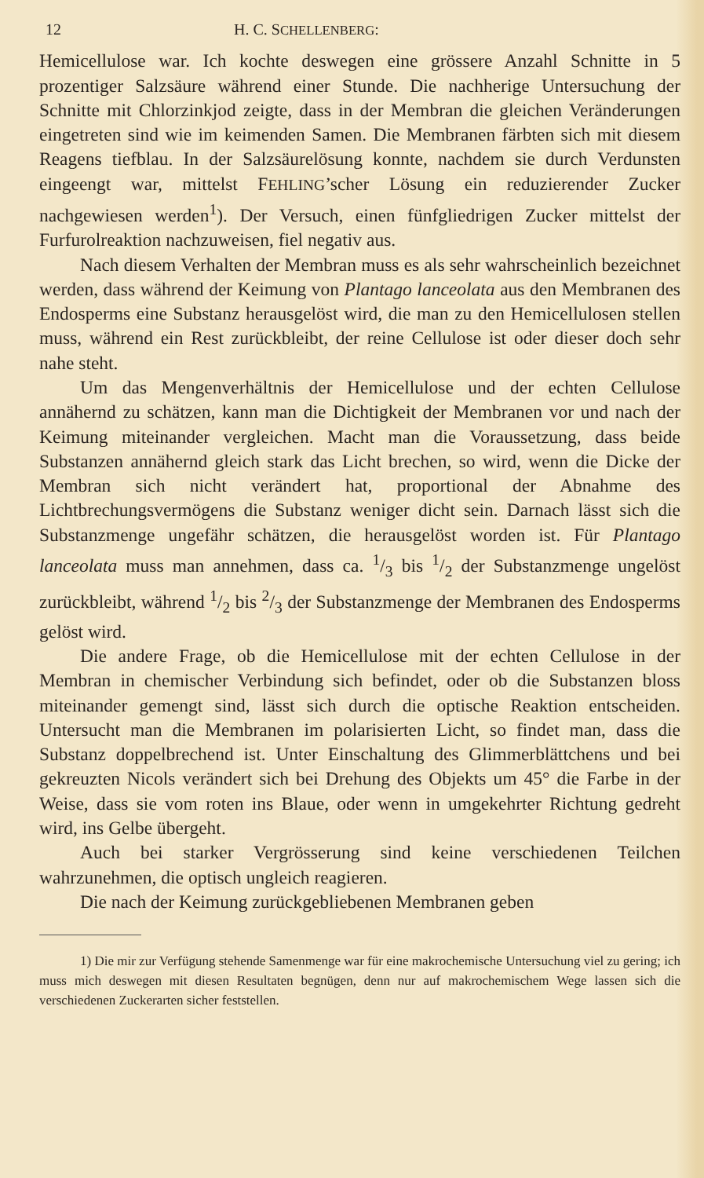12 H. C. SCHELLENBERG:
Hemicellulose war. Ich kochte deswegen eine grössere Anzahl Schnitte in 5 prozentiger Salzsäure während einer Stunde. Die nachherige Untersuchung der Schnitte mit Chlorzinkjod zeigte, dass in der Membran die gleichen Veränderungen eingetreten sind wie im keimenden Samen. Die Membranen färbten sich mit diesem Reagens tiefblau. In der Salzsäurelösung konnte, nachdem sie durch Verdunsten eingeengt war, mittelst FEHLING’scher Lösung ein reduzierender Zucker nachgewiesen werden<sup>1</sup>). Der Versuch, einen fünfgliedrigen Zucker mittelst der Furfurolreaktion nachzuweisen, fiel negativ aus.
Nach diesem Verhalten der Membran muss es als sehr wahrscheinlich bezeichnet werden, dass während der Keimung von Plantago lanceolata aus den Membranen des Endosperms eine Substanz herausgelöst wird, die man zu den Hemicellulosen stellen muss, während ein Rest zurückbleibt, der reine Cellulose ist oder dieser doch sehr nahe steht.
Um das Mengenverhältnis der Hemicellulose und der echten Cellulose annähernd zu schätzen, kann man die Dichtigkeit der Membranen vor und nach der Keimung miteinander vergleichen. Macht man die Voraussetzung, dass beide Substanzen annähernd gleich stark das Licht brechen, so wird, wenn die Dicke der Membran sich nicht verändert hat, proportional der Abnahme des Lichtbrechungsvermögens die Substanz weniger dicht sein. Darnach lässt sich die Substanzmenge ungefähr schätzen, die herausgelöst worden ist. Für Plantago lanceolata muss man annehmen, dass ca. 1/3 bis 1/2 der Substanzmenge ungelöst zurückbleibt, während 1/2 bis 2/3 der Substanzmenge der Membranen des Endosperms gelöst wird.
Die andere Frage, ob die Hemicellulose mit der echten Cellulose in der Membran in chemischer Verbindung sich befindet, oder ob die Substanzen bloss miteinander gemengt sind, lässt sich durch die optische Reaktion entscheiden. Untersucht man die Membranen im polarisierten Licht, so findet man, dass die Substanz doppelbrechend ist. Unter Einschaltung des Glimmerblättchens und bei gekreuzten Nicols verändert sich bei Drehung des Objekts um 45° die Farbe in der Weise, dass sie vom roten ins Blaue, oder wenn in umgekehrter Richtung gedreht wird, ins Gelbe übergeht.
Auch bei starker Vergrösserung sind keine verschiedenen Teilchen wahrzunehmen, die optisch ungleich reagieren.
Die nach der Keimung zurückgebliebenen Membranen geben
1) Die mir zur Verfügung stehende Samenmenge war für eine makrochemische Untersuchung viel zu gering; ich muss mich deswegen mit diesen Resultaten begnügen, denn nur auf makrochemischem Wege lassen sich die verschiedenen Zuckerarten sicher feststellen.